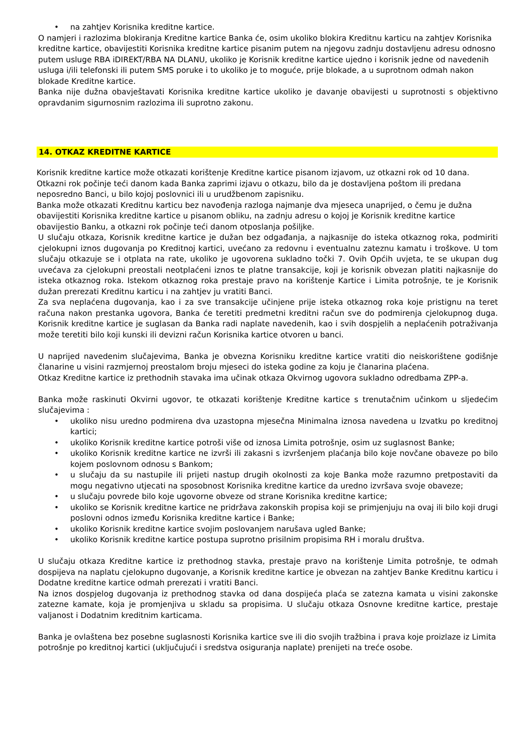• na zahtjev Korisnika kreditne kartice.
O namjeri i razlozima blokiranja Kreditne kartice Banka će, osim ukoliko blokira Kreditnu karticu na zahtjev Korisnika kreditne kartice, obavijestiti Korisnika kreditne kartice pisanim putem na njegovu zadnju dostavljenu adresu odnosno putem usluge RBA iDIREKT/RBA NA DLANU, ukoliko je Korisnik kreditne kartice ujedno i korisnik jedne od navedenih usluga i/ili telefonski ili putem SMS poruke i to ukoliko je to moguće, prije blokade, a u suprotnom odmah nakon blokade Kreditne kartice.
Banka nije dužna obavještavati Korisnika kreditne kartice ukoliko je davanje obavijesti u suprotnosti s objektivno opravdanim sigurnosnim razlozima ili suprotno zakonu.
14. OTKAZ KREDITNE KARTICE
Korisnik kreditne kartice može otkazati korištenje Kreditne kartice pisanom izjavom, uz otkazni rok od 10 dana. Otkazni rok počinje teći danom kada Banka zaprimi izjavu o otkazu, bilo da je dostavljena poštom ili predana neposredno Banci, u bilo kojoj poslovnici ili u urudžbenom zapisniku.
Banka može otkazati Kreditnu karticu bez navođenja razloga najmanje dva mjeseca unaprijed, o čemu je dužna obavijestiti Korisnika kreditne kartice u pisanom obliku, na zadnju adresu o kojoj je Korisnik kreditne kartice obavijestio Banku, a otkazni rok počinje teći danom otposlanja pošiljke.
U slučaju otkaza, Korisnik kreditne kartice je dužan bez odgađanja, a najkasnije do isteka otkaznog roka, podmiriti cjelokupni iznos dugovanja po Kreditnoj kartici, uvećano za redovnu i eventualnu zateznu kamatu i troškove. U tom slučaju otkazuje se i otplata na rate, ukoliko je ugovorena sukladno točki 7. Ovih Općih uvjeta, te se ukupan dug uvećava za cjelokupni preostali neotplaćeni iznos te platne transakcije, koji je korisnik obvezan platiti najkasnije do isteka otkaznog roka. Istekom otkaznog roka prestaje pravo na korištenje Kartice i Limita potrošnje, te je Korisnik dužan prerezati Kreditnu karticu i na zahtjev ju vratiti Banci.
Za sva neplaćena dugovanja, kao i za sve transakcije učinjene prije isteka otkaznog roka koje pristignu na teret računa nakon prestanka ugovora, Banka će teretiti predmetni kreditni račun sve do podmirenja cjelokupnog duga. Korisnik kreditne kartice je suglasan da Banka radi naplate navedenih, kao i svih dospjelih a neplaćenih potraživanja može teretiti bilo koji kunski ili devizni račun Korisnika kartice otvoren u banci.
U naprijed navedenim slučajevima, Banka je obvezna Korisniku kreditne kartice vratiti dio neiskorištene godišnje članarine u visini razmjernoj preostalom broju mjeseci do isteka godine za koju je članarina plaćena.
Otkaz Kreditne kartice iz prethodnih stavaka ima učinak otkaza Okvirnog ugovora sukladno odredbama ZPP-a.
Banka može raskinuti Okvirni ugovor, te otkazati korištenje Kreditne kartice s trenutačnim učinkom u sljedećim slučajevima :
• ukoliko nisu uredno podmirena dva uzastopna mjesečna Minimalna iznosa navedena u Izvatku po kreditnoj kartici;
• ukoliko Korisnik kreditne kartice potroši više od iznosa Limita potrošnje, osim uz suglasnost Banke;
• ukoliko Korisnik kreditne kartice ne izvrši ili zakasni s izvršenjem plaćanja bilo koje novčane obaveze po bilo kojem poslovnom odnosu s Bankom;
• u slučaju da su nastupile ili prijeti nastup drugih okolnosti za koje Banka može razumno pretpostaviti da mogu negativno utjecati na sposobnost Korisnika kreditne kartice da uredno izvršava svoje obaveze;
• u slučaju povrede bilo koje ugovorne obveze od strane Korisnika kreditne kartice;
• ukoliko se Korisnik kreditne kartice ne pridržava zakonskih propisa koji se primjenjuju na ovaj ili bilo koji drugi poslovni odnos između Korisnika kreditne kartice i Banke;
• ukoliko Korisnik kreditne kartice svojim poslovanjem narušava ugled Banke;
• ukoliko Korisnik kreditne kartice postupa suprotno prisilnim propisima RH i moralu društva.
U slučaju otkaza Kreditne kartice iz prethodnog stavka, prestaje pravo na korištenje Limita potrošnje, te odmah dospijeva na naplatu cjelokupno dugovanje, a Korisnik kreditne kartice je obvezan na zahtjev Banke Kreditnu karticu i Dodatne kreditne kartice odmah prerezati i vratiti Banci.
Na iznos dospjelog dugovanja iz prethodnog stavka od dana dospijeća plaća se zatezna kamata u visini zakonske zatezne kamate, koja je promjenjiva u skladu sa propisima. U slučaju otkaza Osnovne kreditne kartice, prestaje valjanost i Dodatnim kreditnim karticama.
Banka je ovlaštena bez posebne suglasnosti Korisnika kartice sve ili dio svojih tražbina i prava koje proizlaze iz Limita potrošnje po kreditnoj kartici (uključujući i sredstva osiguranja naplate) prenijeti na treće osobe.